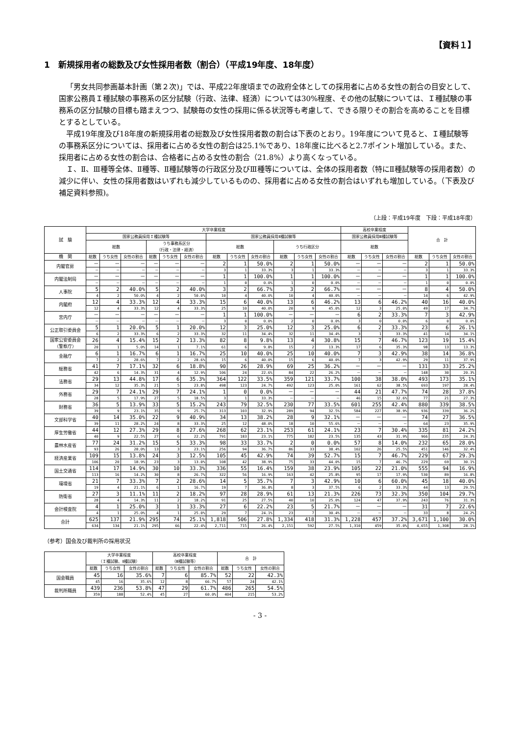【資料１】
1　新規採用者の総数及び女性採用者数（割合）（平成19年度、18年度）
「男女共同参画基本計画（第２次)」では、平成22年度頃までの政府全体としての採用者に占める女性の割合の目安として、国家公務員Ｉ種試験の事務系の区分試験（行政、法律、経済）については30%程度、その他の試験については、Ｉ種試験の事務系の区分試験の目標も踏まえつつ、試験毎の女性の採用に係る状況等も考慮して、できる限りその割合を高めることを目標とするとしている。
平成19年度及び18年度の新規採用者の総数及び女性採用者数の割合は下表のとおり。19年度について見ると、Ｉ種試験等の事務系区分については、採用者に占める女性の割合は25.1%であり、18年度に比べると2.7ポイント増加している。また、採用者に占める女性の割合は、合格者に占める女性の割合（21.8%）より高くなっている。
Ｉ、Ⅱ、Ⅲ種等全体、Ⅱ種等、Ⅱ種試験等の行政区分及びⅢ種等については、全体の採用者数（特にⅡ種試験等の採用者数）の減少に伴い、女性の採用者数はいずれも減少しているものの、採用者に占める女性の割合はいずれも増加している。（下表及び補足資料参照)。
（上段：平成19年度　下段：平成18年度）
| 試 験 | 大学卒業程度 | | | | | | | | | | | | 高校卒業程度 | | | 合 計 | | |
| --- | --- | --- | --- | --- | --- | --- | --- | --- | --- | --- | --- | --- | --- | --- | --- | --- | --- | --- |
| | 国家公務員採用Ｉ種試験等 | | | | | | 国家公務員採用Ⅱ種試験等 | | | | | | 国家公務員採用Ⅲ種試験等 | | | | | |
| | 総数 | | | うち事務系区分 （行政・法律・経済） | | | 総数 | | | うち行政区分 | | | 総数 | | | | | |
| 機 関 | 総数 | うち女性 | 女性の割合 | 総数 | うち女性 | 女性の割合 | 総数 | うち女性 | 女性の割合 | 総数 | うち女性 | 女性の割合 | 総数 | うち女性 | 女性の割合 | 総数 | うち女性 | 女性の割合 |
| 内閣官房 | － | － | － | － | － | － | 2 | 1 | 50.0% | 2 | 1 | 50.0% | － | － | － | 2 | 1 | 50.0% |
| | － | － | － | － | － | － | 3 | 1 | 33.3% | 3 | 1 | 33.3% | － | － | － | 3 | 1 | 33.3% |
| 内閣法制局 | － | － | － | － | － | － | 1 | 1 | 100.0% | 1 | 1 | 100.0% | － | － | － | 1 | 1 | 100.0% |
| | － | － | － | － | － | － | 1 | 0 | 0.0% | 1 | 0 | 0.0% | － | － | － | 1 | 0 | 0.0% |
| 人事院 | 5 | 2 | 40.0% | 5 | 2 | 40.0% | 3 | 2 | 66.7% | 3 | 2 | 66.7% | － | － | － | 8 | 4 | 50.0% |
| | 4 | 2 | 50.0% | 4 | 2 | 50.0% | 10 | 4 | 40.0% | 10 | 4 | 40.0% | － | － | － | 14 | 6 | 42.9% |
| 内閣府 | 12 | 4 | 33.3% | 12 | 4 | 33.3% | 15 | 6 | 40.0% | 13 | 6 | 46.2% | 13 | 6 | 46.2% | 40 | 16 | 40.0% |
| | 12 | 4 | 33.3% | 12 | 4 | 33.3% | 25 | 10 | 40.0% | 20 | 9 | 45.0% | 12 | 3 | 25.0% | 49 | 17 | 34.7% |
| 宮内庁 | － | － | － | － | － | － | 1 | 1 | 100.0% | － | － | － | 6 | 2 | 33.3% | 7 | 3 | 42.9% |
| | － | － | － | － | － | － | 3 | 0 | 0.0% | 2 | 0 | 0.0% | 3 | 0 | 0.0% | 6 | 0 | 0.0% |
| 公正取引委員会 | 5 | 1 | 20.0% | 5 | 1 | 20.0% | 12 | 3 | 25.0% | 12 | 3 | 25.0% | 6 | 2 | 33.3% | 23 | 6 | 26.1% |
| | 6 | 2 | 33.3% | 6 | 2 | 33.3% | 32 | 11 | 34.4% | 32 | 11 | 34.4% | 3 | 1 | 33.3% | 41 | 14 | 34.1% |
| 国家公安委員会 （警察庁） | 26 | 4 | 15.4% | 15 | 2 | 13.3% | 82 | 8 | 9.8% | 13 | 4 | 30.8% | 15 | 7 | 46.7% | 123 | 19 | 15.4% |
| | 20 | 1 | 5.0% | 14 | 1 | 7.1% | 61 | 6 | 9.8% | 15 | 2 | 13.3% | 17 | 6 | 35.3% | 98 | 13 | 13.3% |
| 金融庁 | 6 | 1 | 16.7% | 6 | 1 | 16.7% | 25 | 10 | 40.0% | 25 | 10 | 40.0% | 7 | 3 | 42.9% | 38 | 14 | 36.8% |
| | 7 | 2 | 28.6% | 7 | 2 | 28.6% | 15 | 6 | 40.0% | 15 | 6 | 40.0% | 7 | 3 | 42.9% | 29 | 11 | 37.9% |
| 総務省 | 41 | 7 | 17.1% | 32 | 6 | 18.8% | 90 | 26 | 28.9% | 69 | 25 | 36.2% | － | － | － | 131 | 33 | 25.2% |
| | 42 | 6 | 14.3% | 31 | 4 | 12.9% | 106 | 24 | 22.6% | 84 | 22 | 26.2% | － | － | － | 148 | 30 | 20.3% |
| 法務省 | 29 | 13 | 44.8% | 17 | 6 | 35.3% | 364 | 122 | 33.5% | 359 | 121 | 33.7% | 100 | 38 | 38.0% | 493 | 173 | 35.1% |
| | 34 | 12 | 35.3% | 21 | 5 | 23.8% | 498 | 123 | 24.7% | 492 | 123 | 25.0% | 161 | 62 | 38.5% | 693 | 197 | 28.4% |
| 外務省 | 29 | 7 | 24.1% | 29 | 7 | 24.1% | 1 | 0 | 0.0% | － | － | － | 44 | 21 | 47.7% | 74 | 28 | 37.8% |
| | 28 | 5 | 17.9% | 27 | 5 | 18.5% | 3 | 1 | 33.3% | － | － | － | 46 | 15 | 32.6% | 77 | 21 | 27.3% |
| 財務省 | 36 | 5 | 13.9% | 33 | 5 | 15.2% | 243 | 79 | 32.5% | 230 | 77 | 33.5% | 601 | 255 | 42.4% | 880 | 339 | 38.5% |
| | 39 | 9 | 23.1% | 35 | 9 | 25.7% | 313 | 103 | 32.9% | 289 | 94 | 32.5% | 584 | 227 | 38.9% | 936 | 339 | 36.2% |
| 文部科学省 | 40 | 14 | 35.0% | 22 | 9 | 40.9% | 34 | 13 | 38.2% | 28 | 9 | 32.1% | － | － | － | 74 | 27 | 36.5% |
| | 39 | 11 | 28.2% | 24 | 8 | 33.3% | 25 | 12 | 48.0% | 18 | 10 | 55.6% | － | － | － | 64 | 23 | 35.9% |
| 厚生労働省 | 44 | 12 | 27.3% | 29 | 8 | 27.6% | 268 | 62 | 23.1% | 253 | 61 | 24.1% | 23 | 7 | 30.4% | 335 | 81 | 24.2% |
| | 40 | 9 | 22.5% | 27 | 6 | 22.2% | 791 | 183 | 23.1% | 775 | 182 | 23.5% | 135 | 43 | 31.9% | 966 | 235 | 24.3% |
| 農林水産省 | 77 | 24 | 31.2% | 15 | 5 | 33.3% | 98 | 33 | 33.7% | 2 | 0 | 0.0% | 57 | 8 | 14.0% | 232 | 65 | 28.0% |
| | 93 | 26 | 28.0% | 13 | 3 | 23.1% | 256 | 94 | 36.7% | 86 | 33 | 38.4% | 102 | 26 | 25.5% | 451 | 146 | 32.4% |
| 経済産業省 | 109 | 15 | 13.8% | 24 | 3 | 12.5% | 105 | 45 | 42.9% | 74 | 39 | 52.7% | 15 | 7 | 46.7% | 229 | 67 | 29.3% |
| | 106 | 20 | 18.9% | 23 | 3 | 13.0% | 108 | 42 | 38.9% | 75 | 33 | 44.0% | 15 | 7 | 46.7% | 229 | 69 | 30.1% |
| 国土交通省 | 114 | 17 | 14.9% | 30 | 10 | 33.3% | 336 | 55 | 16.4% | 159 | 38 | 23.9% | 105 | 22 | 21.0% | 555 | 94 | 16.9% |
| | 113 | 16 | 14.2% | 30 | 8 | 26.7% | 322 | 56 | 16.9% | 163 | 42 | 25.8% | 95 | 17 | 17.9% | 530 | 89 | 16.8% |
| 環境省 | 21 | 7 | 33.3% | 7 | 2 | 28.6% | 14 | 5 | 35.7% | 7 | 3 | 42.9% | 10 | 6 | 60.0% | 45 | 18 | 40.0% |
| | 19 | 4 | 21.1% | 6 | 1 | 16.7% | 19 | 7 | 36.8% | 8 | 3 | 37.5% | 6 | 2 | 33.3% | 44 | 13 | 29.5% |
| 防衛省 | 27 | 3 | 11.1% | 11 | 2 | 18.2% | 97 | 28 | 28.9% | 61 | 13 | 21.3% | 226 | 73 | 32.3% | 350 | 104 | 29.7% |
| | 28 | 4 | 14.3% | 11 | 2 | 18.2% | 91 | 25 | 27.5% | 40 | 10 | 25.0% | 124 | 47 | 37.9% | 243 | 76 | 31.3% |
| 会計検査院 | 4 | 1 | 25.0% | 3 | 1 | 33.3% | 27 | 6 | 22.2% | 23 | 5 | 21.7% | － | － | － | 31 | 7 | 22.6% |
| | 4 | 1 | 25.0% | 4 | 1 | 25.0% | 29 | 7 | 24.1% | 23 | 7 | 30.4% | － | － | － | 33 | 8 | 24.2% |
| 合計 | 625 | 137 | 21.9% | 295 | 74 | 25.1% | 1,818 | 506 | 27.8% | 1,334 | 418 | 31.3% | 1,228 | 457 | 37.2% | 3,671 | 1,100 | 30.0% |
| | 634 | 134 | 21.1% | 295 | 66 | 22.4% | 2,711 | 715 | 26.4% | 2,151 | 592 | 27.5% | 1,310 | 459 | 35.0% | 4,655 | 1,308 | 28.1% |
（参考）国会及び裁判所の採用状況
| | 大学卒業程度 （Ｉ種試験、Ⅱ種試験） | | | 高校卒業程度 （Ⅲ種試験等） | | | 合 計 | | |
| --- | --- | --- | --- | --- | --- | --- | --- | --- | --- |
| | 総数 | うち女性 | 女性の割合 | 総数 | うち女性 | 女性の割合 | 総数 | うち女性 | 女性の割合 |
| 国会職員 | 45 | 16 | 35.6% | 7 | 6 | 85.7% | 52 | 22 | 42.3% |
| | 45 | 16 | 35.6% | 12 | 8 | 66.7% | 57 | 24 | 42.1% |
| 裁判所職員 | 439 | 236 | 53.8% | 47 | 29 | 61.7% | 486 | 265 | 54.5% |
| | 359 | 188 | 52.4% | 45 | 27 | 60.0% | 404 | 215 | 53.2% |
- 3 -